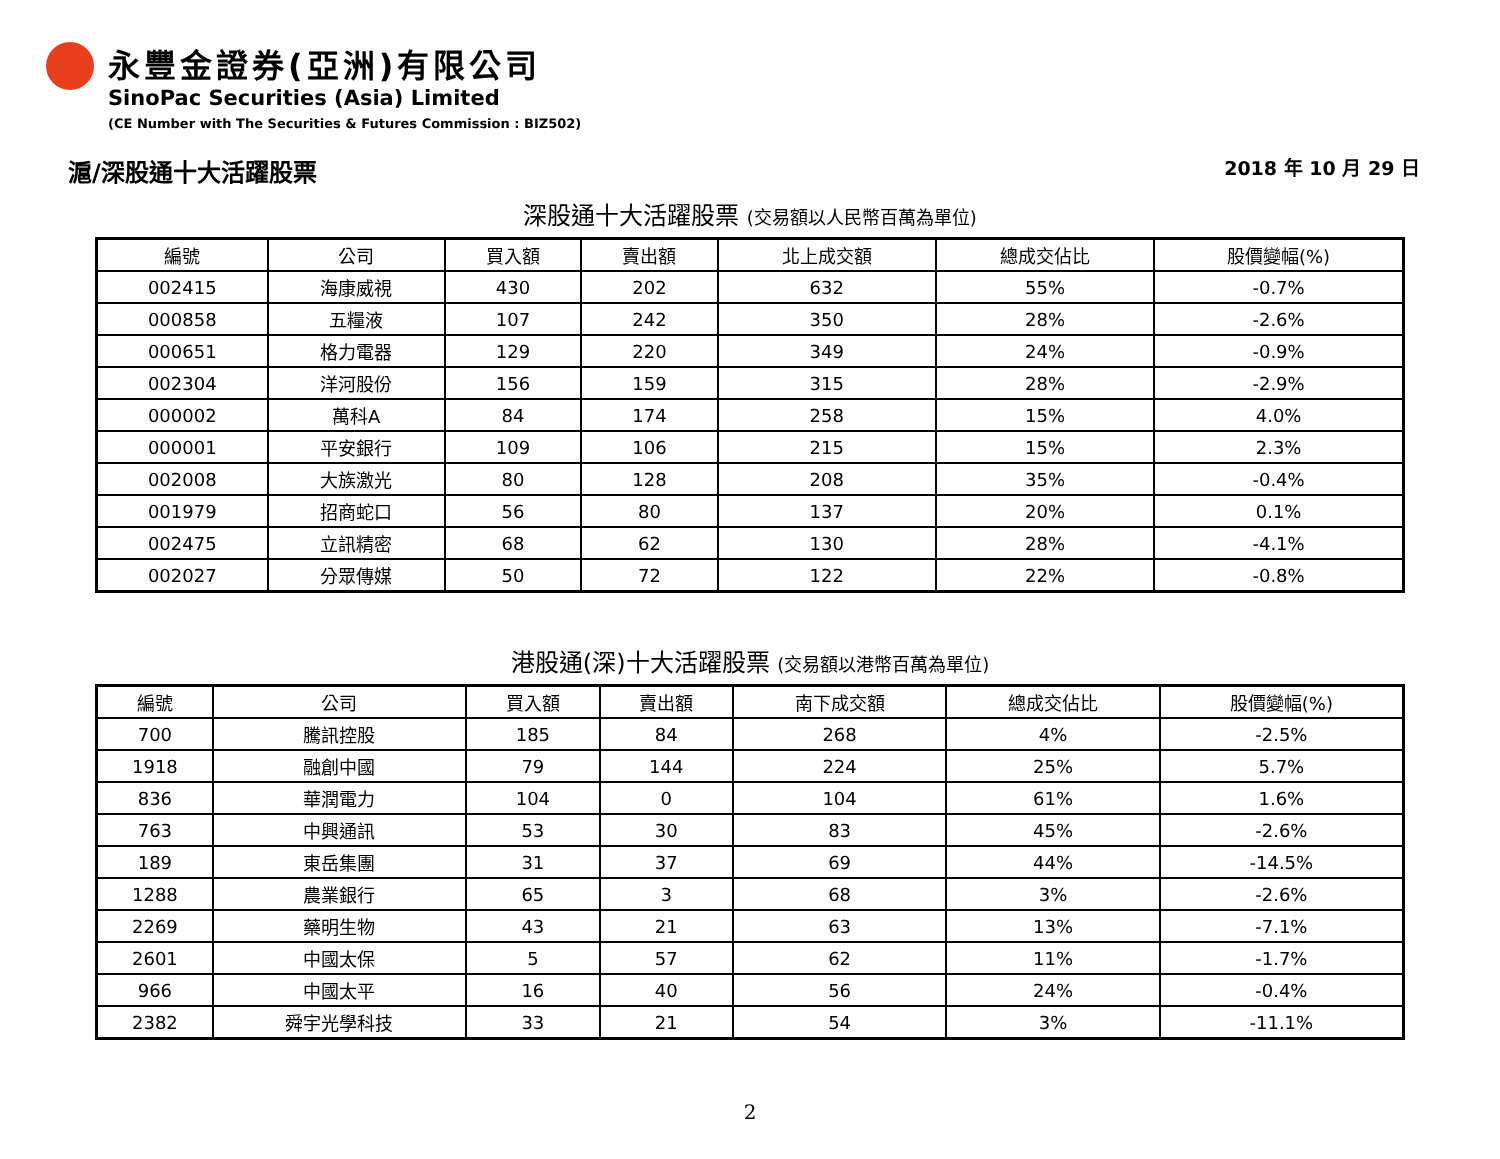永豐金證券(亞洲)有限公司
SinoPac Securities (Asia) Limited
(CE Number with The Securities & Futures Commission : BIZ502)
滬/深股通十大活躍股票 2018 年 10 月 29 日
深股通十大活躍股票 (交易額以人民幣百萬為單位)
| 編號 | 公司 | 買入額 | 賣出額 | 北上成交額 | 總成交佔比 | 股價變幅(%) |
| --- | --- | --- | --- | --- | --- | --- |
| 002415 | 海康威視 | 430 | 202 | 632 | 55% | -0.7% |
| 000858 | 五糧液 | 107 | 242 | 350 | 28% | -2.6% |
| 000651 | 格力電器 | 129 | 220 | 349 | 24% | -0.9% |
| 002304 | 洋河股份 | 156 | 159 | 315 | 28% | -2.9% |
| 000002 | 萬科A | 84 | 174 | 258 | 15% | 4.0% |
| 000001 | 平安銀行 | 109 | 106 | 215 | 15% | 2.3% |
| 002008 | 大族激光 | 80 | 128 | 208 | 35% | -0.4% |
| 001979 | 招商蛇口 | 56 | 80 | 137 | 20% | 0.1% |
| 002475 | 立訊精密 | 68 | 62 | 130 | 28% | -4.1% |
| 002027 | 分眾傳媒 | 50 | 72 | 122 | 22% | -0.8% |
港股通(深)十大活躍股票 (交易額以港幣百萬為單位)
| 編號 | 公司 | 買入額 | 賣出額 | 南下成交額 | 總成交佔比 | 股價變幅(%) |
| --- | --- | --- | --- | --- | --- | --- |
| 700 | 騰訊控股 | 185 | 84 | 268 | 4% | -2.5% |
| 1918 | 融創中國 | 79 | 144 | 224 | 25% | 5.7% |
| 836 | 華潤電力 | 104 | 0 | 104 | 61% | 1.6% |
| 763 | 中興通訊 | 53 | 30 | 83 | 45% | -2.6% |
| 189 | 東岳集團 | 31 | 37 | 69 | 44% | -14.5% |
| 1288 | 農業銀行 | 65 | 3 | 68 | 3% | -2.6% |
| 2269 | 藥明生物 | 43 | 21 | 63 | 13% | -7.1% |
| 2601 | 中國太保 | 5 | 57 | 62 | 11% | -1.7% |
| 966 | 中國太平 | 16 | 40 | 56 | 24% | -0.4% |
| 2382 | 舜宇光學科技 | 33 | 21 | 54 | 3% | -11.1% |
2